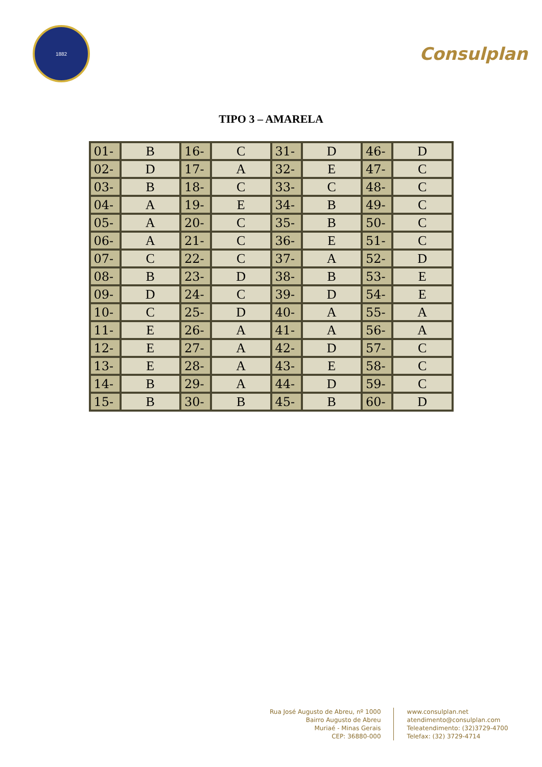1882
Consulplan
TIPO 3 – AMARELA
| 01- | B | 16- | C | 31- | D | 46- | D |
| 02- | D | 17- | A | 32- | E | 47- | C |
| 03- | B | 18- | C | 33- | C | 48- | C |
| 04- | A | 19- | E | 34- | B | 49- | C |
| 05- | A | 20- | C | 35- | B | 50- | C |
| 06- | A | 21- | C | 36- | E | 51- | C |
| 07- | C | 22- | C | 37- | A | 52- | D |
| 08- | B | 23- | D | 38- | B | 53- | E |
| 09- | D | 24- | C | 39- | D | 54- | E |
| 10- | C | 25- | D | 40- | A | 55- | A |
| 11- | E | 26- | A | 41- | A | 56- | A |
| 12- | E | 27- | A | 42- | D | 57- | C |
| 13- | E | 28- | A | 43- | E | 58- | C |
| 14- | B | 29- | A | 44- | D | 59- | C |
| 15- | B | 30- | B | 45- | B | 60- | D |
Rua José Augusto de Abreu, nº 1000
Bairro Augusto de Abreu
Muriaé - Minas Gerais
CEP: 36880-000
www.consulplan.net
atendimento@consulplan.com
Teleatendimento: (32)3729-4700
Telefax: (32) 3729-4714